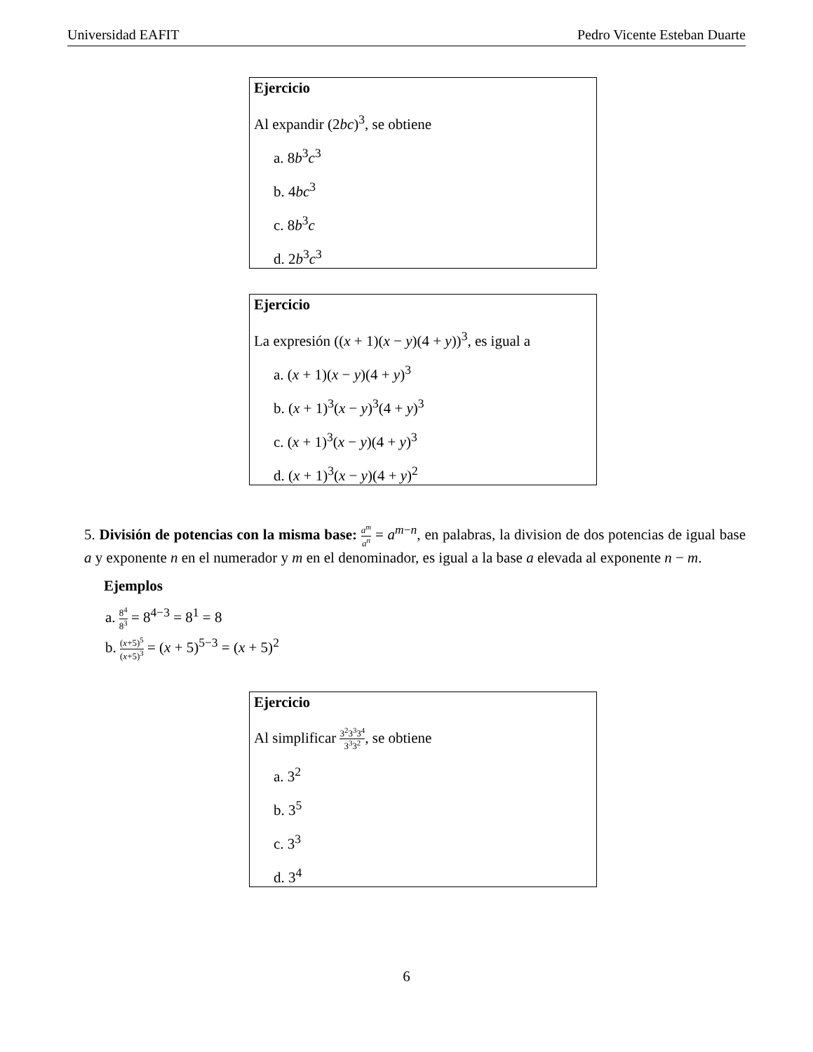Universidad EAFIT Pedro Vicente Esteban Duarte
Ejercicio
Al expandir (2bc)<sup>3</sup>, se obtiene
a. 8b<sup>3</sup>c<sup>3</sup>
b. 4bc<sup>3</sup>
c. 8b<sup>3</sup>c
d. 2b<sup>3</sup>c<sup>3</sup>
Ejercicio
La expresión ((x + 1)(x − y)(4 + y))<sup>3</sup>, es igual a
a. (x + 1)(x − y)(4 + y)<sup>3</sup>
b. (x + 1)<sup>3</sup>(x − y)<sup>3</sup>(4 + y)<sup>3</sup>
c. (x + 1)<sup>3</sup>(x − y)(4 + y)<sup>3</sup>
d. (x + 1)<sup>3</sup>(x − y)(4 + y)<sup>2</sup>
5. División de potencias con la misma base: a<sup>m</sup> a<sup>n</sup> = a<sup>m−n</sup>, en palabras, la division de dos potencias de igual base a y exponente n en el numerador y m en el denominador, es igual a la base a elevada al exponente n − m.
Ejemplos
a. 8<sup>4</sup> 8<sup>3</sup> = 8<sup>4−3</sup> = 8<sup>1</sup> = 8
b. (x+5)<sup>5</sup> (x+5)<sup>3</sup> = (x + 5)<sup>5−3</sup> = (x + 5)<sup>2</sup>
Ejercicio
Al simplificar 3<sup>2</sup>3<sup>3</sup>3<sup>4</sup> 3<sup>3</sup>3<sup>2</sup>, se obtiene
a. 3<sup>2</sup>
b. 3<sup>5</sup>
c. 3<sup>3</sup>
d. 3<sup>4</sup>
6